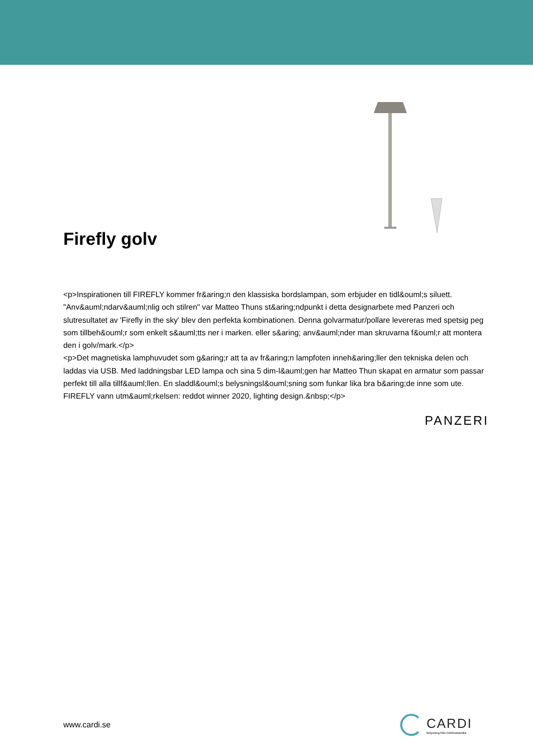Firefly golv
<p>Inspirationen till FIREFLY kommer fr&aring;n den klassiska bordslampan, som erbjuder en tidl&ouml;s siluett. "Anv&auml;ndarv&auml;nlig och stilren" var Matteo Thuns st&aring;ndpunkt i detta designarbete med Panzeri och slutresultatet av 'Firefly in the sky' blev den perfekta kombinationen. Denna golvarmatur/pollare levereras med spetsig peg som tillbeh&ouml;r som enkelt s&auml;tts ner i marken. eller s&aring; anv&auml;nder man skruvarna f&ouml;r att montera den i golv/mark.</p>
<p>Det magnetiska lamphuvudet som g&aring;r att ta av fr&aring;n lampfoten inneh&aring;ller den tekniska delen och laddas via USB. Med laddningsbar LED lampa och sina 5 dim-l&auml;gen har Matteo Thun skapat en armatur som passar perfekt till alla tillf&auml;llen. En sladdl&ouml;s belysningsl&ouml;sning som funkar lika bra b&aring;de inne som ute. FIREFLY vann utm&auml;rkelsen: reddot winner 2020, lighting design.&nbsp;</p>
PANZERI
www.cardi.se
CARDI
Belysning från Elektroskandia